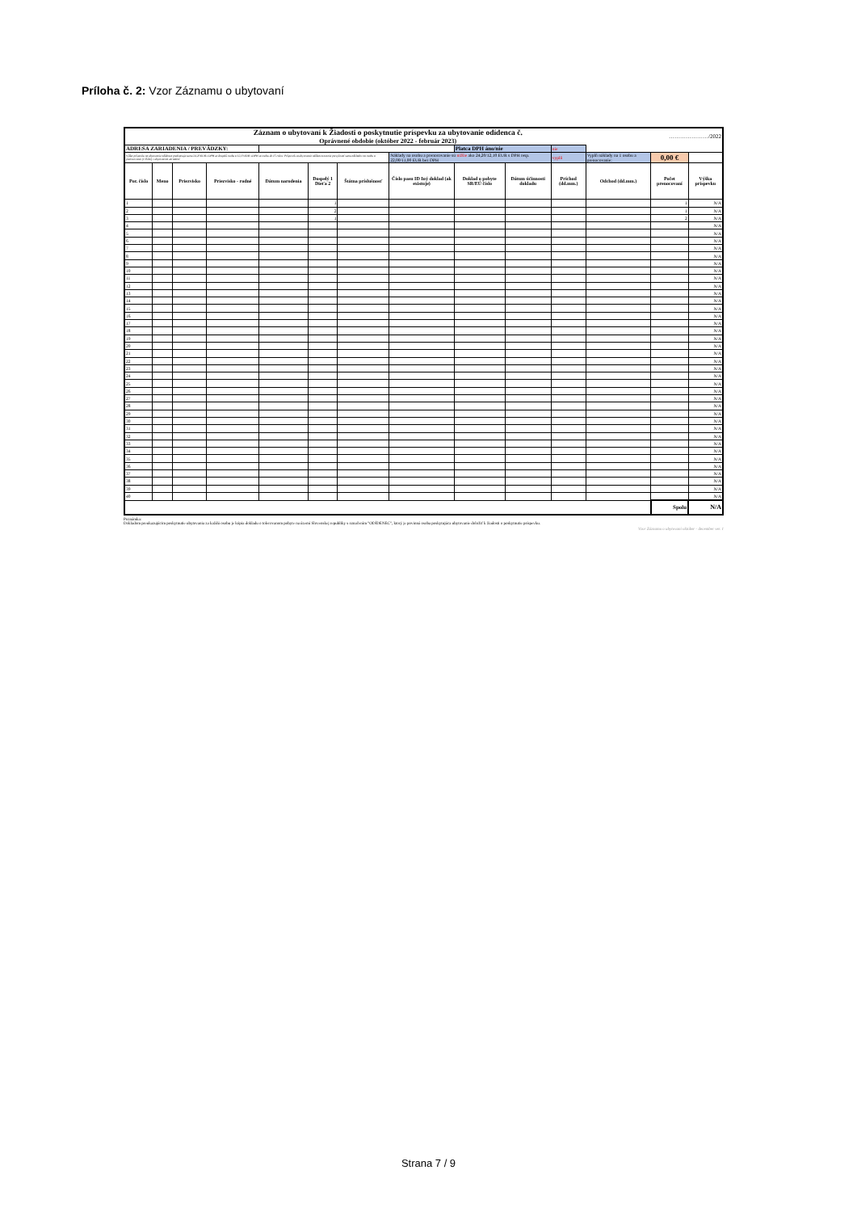Príloha č. 2: Vzor Záznamu o ubytovaní
| Záznam o ubytovaní k Žiadosti o poskytnutie príspevku za ubytovanie odídenca č. Oprávnené obdobie (október 2022 - február 2023) | | | | | | | | | | | | …………………/2022 | |
| ADRESA ZARIADENIA / PREVÁDZKY: | | | | | | | | Platca DPH áno/nie | | nie | | | |
| Výška príspevku na ubytovanie odídenca predstavuje sumu 24,20 EUR s DPH za dospelú osobu a 12,10 EUR s DPH za osobu do 15 rokov. Príspevok za ubytovanie odídenca nesmie prevyšovať sumu nákladov na osobu a prenocovanie (1 lôžko) v ubytovacom zariadení. | | | | | | | Náklady na osobu a prenocovanie sú nižšie ako 24,20/12,10 EUR s DPH resp. 22,00/11,00 EUR bez DPH | | | vyplň | Vyplň náklady na 1 osobu a prenocovanie: | 0,00 € | |
| Por. číslo | Meno | Priezvisko | Priezvisko - rodné | Dátum narodenia | Dospelý 1 Dieťa 2 | Štátna príslušnosť | Číslo pasu ID Iný doklad (ak existuje) | Doklad o pobyte SR/EÚ číslo | Dátum účinnosti dokladu | Príchod (dd.mm.) | Odchod (dd.mm.) | Počet prenocovaní | Výška príspevku |
| 1 | | | | | 1 | | | | | | | 1 | N/A |
| 2 | | | | | 2 | | | | | | | 1 | N/A |
| 3 | | | | | 1 | | | | | | | 2 | N/A |
| 4 | | | | | | | | | | | | | N/A |
| 5 | | | | | | | | | | | | | N/A |
| 6 | | | | | | | | | | | | | N/A |
| 7 | | | | | | | | | | | | | N/A |
| 8 | | | | | | | | | | | | | N/A |
| 9 | | | | | | | | | | | | | N/A |
| 10 | | | | | | | | | | | | | N/A |
| 11 | | | | | | | | | | | | | N/A |
| 12 | | | | | | | | | | | | | N/A |
| 13 | | | | | | | | | | | | | N/A |
| 14 | | | | | | | | | | | | | N/A |
| 15 | | | | | | | | | | | | | N/A |
| 16 | | | | | | | | | | | | | N/A |
| 17 | | | | | | | | | | | | | N/A |
| 18 | | | | | | | | | | | | | N/A |
| 19 | | | | | | | | | | | | | N/A |
| 20 | | | | | | | | | | | | | N/A |
| 21 | | | | | | | | | | | | | N/A |
| 22 | | | | | | | | | | | | | N/A |
| 23 | | | | | | | | | | | | | N/A |
| 24 | | | | | | | | | | | | | N/A |
| 25 | | | | | | | | | | | | | N/A |
| 26 | | | | | | | | | | | | | N/A |
| 27 | | | | | | | | | | | | | N/A |
| 28 | | | | | | | | | | | | | N/A |
| 29 | | | | | | | | | | | | | N/A |
| 30 | | | | | | | | | | | | | N/A |
| 31 | | | | | | | | | | | | | N/A |
| 32 | | | | | | | | | | | | | N/A |
| 33 | | | | | | | | | | | | | N/A |
| 34 | | | | | | | | | | | | | N/A |
| 35 | | | | | | | | | | | | | N/A |
| 36 | | | | | | | | | | | | | N/A |
| 37 | | | | | | | | | | | | | N/A |
| 38 | | | | | | | | | | | | | N/A |
| 39 | | | | | | | | | | | | | N/A |
| 40 | | | | | | | | | | | | | N/A |
| | | | | | | | | | | | | Spolu | N/A |
Poznámka:
Dokladom preukazujúcim poskytnutie ubytovania za každú osobu je kópia dokladu o tolerovanom pobyte na území Slovenskej republiky s označením "ODÍDENEC", ktorý je povinná osoba poskytujúca ubytovanie doložiť k žiadosti o poskytnutie príspevku.
Vzor Záznamu o ubytovaní október - december ver. 1
Strana 7 / 9